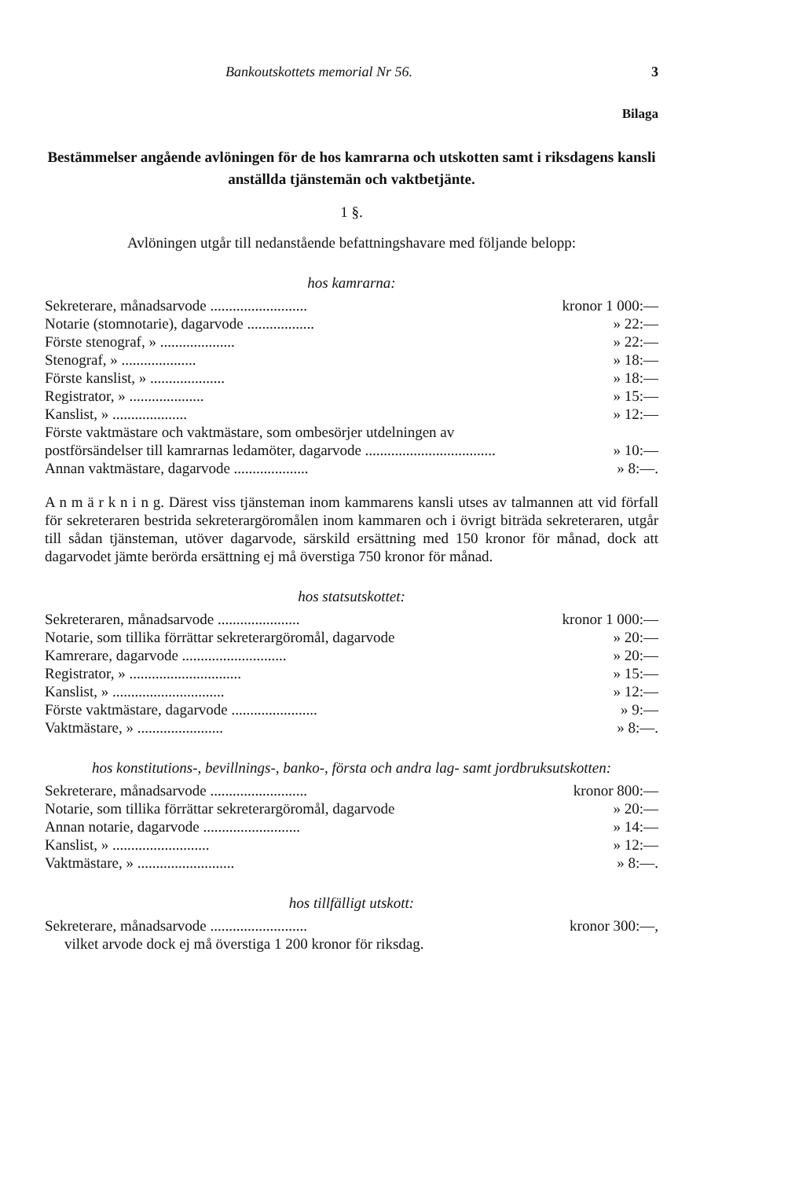Bankoutskottets memorial Nr 56. 3
Bilaga
Bestämmelser angående avlöningen för de hos kamrarna och utskotten samt i riksdagens kansli anställda tjänstemän och vaktbetjänte.
1 §.
Avlöningen utgår till nedanstående befattningshavare med följande belopp:
hos kamrarna:
| Sekreterare, månadsarvode .......................... | kronor 1 000:— |
| Notarie (stomnotarie), dagarvode .................. | » 22:— |
| Förste stenograf, » .................... | » 22:— |
| Stenograf, » .................... | » 18:— |
| Förste kanslist, » .................... | » 18:— |
| Registrator, » .................... | » 15:— |
| Kanslist, » .................... | » 12:— |
| Förste vaktmästare och vaktmästare, som ombesörjer utdelningen av postförsändelser till kamrarnas ledamöter, dagarvode ................................... | » 10:— |
| Annan vaktmästare, dagarvode .................... | » 8:—. |
A n m ä r k n i n g. Därest viss tjänsteman inom kammarens kansli utses av talmannen att vid förfall för sekreteraren bestrida sekreterargöromålen inom kammaren och i övrigt biträda sekreteraren, utgår till sådan tjänsteman, utöver dagarvode, särskild ersättning med 150 kronor för månad, dock att dagarvodet jämte berörda ersättning ej må överstiga 750 kronor för månad.
hos statsutskottet:
| Sekreteraren, månadsarvode ...................... | kronor 1 000:— |
| Notarie, som tillika förrättar sekreterargöromål, dagarvode | » 20:— |
| Kamrerare, dagarvode ............................ | » 20:— |
| Registrator, » .............................. | » 15:— |
| Kanslist, » .............................. | » 12:— |
| Förste vaktmästare, dagarvode ....................... | » 9:— |
| Vaktmästare, » ....................... | » 8:—. |
hos konstitutions-, bevillnings-, banko-, första och andra lag- samt jordbruksutskotten:
| Sekreterare, månadsarvode .......................... | kronor 800:— |
| Notarie, som tillika förrättar sekreterargöromål, dagarvode | » 20:— |
| Annan notarie, dagarvode .......................... | » 14:— |
| Kanslist, » .......................... | » 12:— |
| Vaktmästare, » .......................... | » 8:—. |
hos tillfälligt utskott:
| Sekreterare, månadsarvode .......................... | kronor 300:—, |
| vilket arvode dock ej må överstiga 1 200 kronor för riksdag. | |